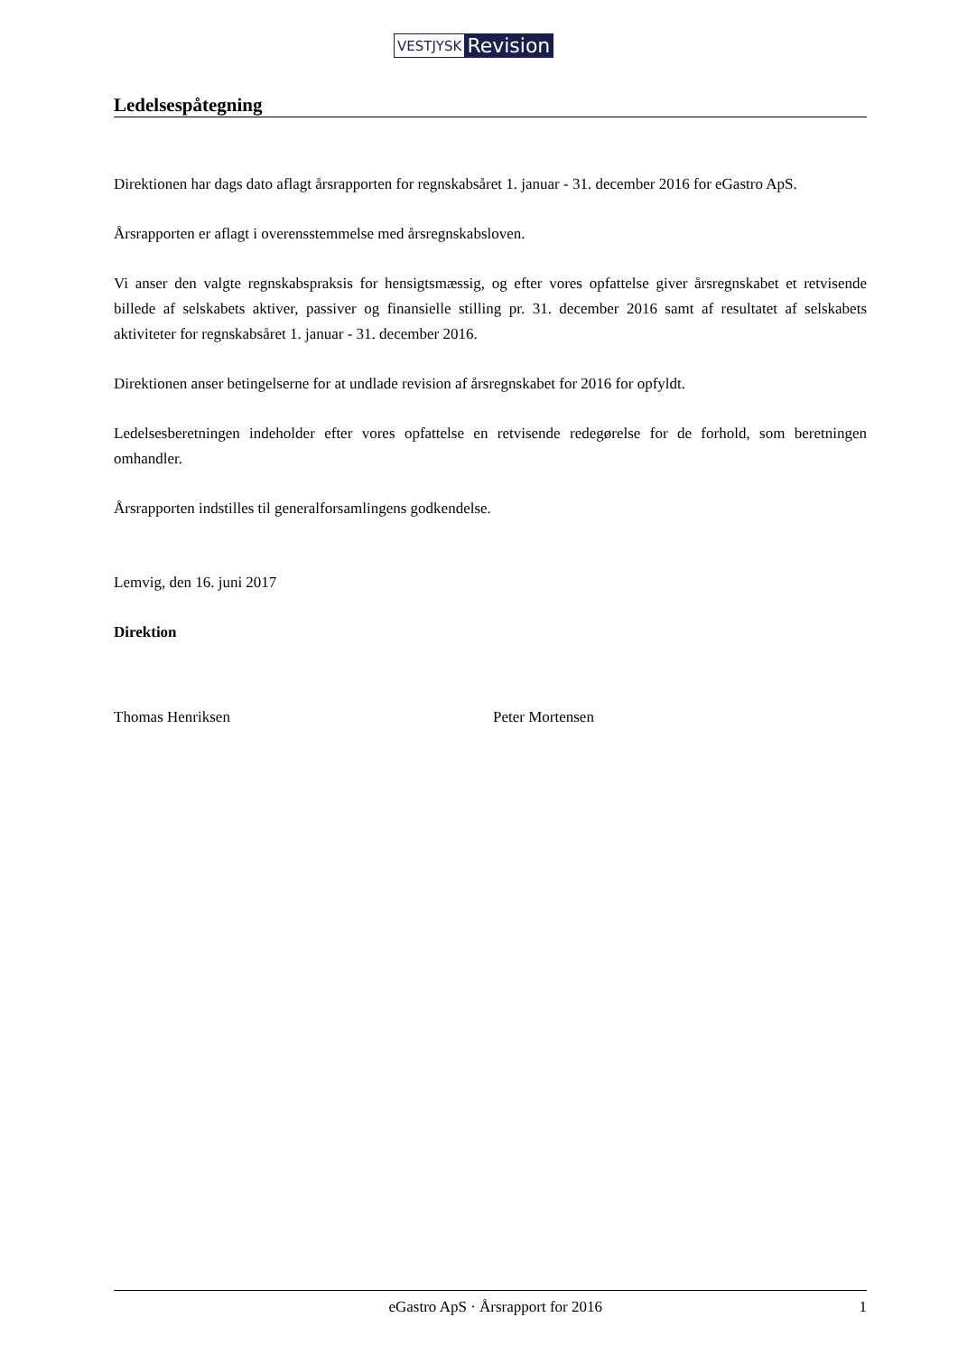VESTJYSK Revision
Ledelsespåtegning
Direktionen har dags dato aflagt årsrapporten for regnskabsåret 1. januar - 31. december 2016 for eGastro ApS.
Årsrapporten er aflagt i overensstemmelse med årsregnskabsloven.
Vi anser den valgte regnskabspraksis for hensigtsmæssig, og efter vores opfattelse giver årsregnskabet et retvisende billede af selskabets aktiver, passiver og finansielle stilling pr. 31. december 2016 samt af resultatet af selskabets aktiviteter for regnskabsåret 1. januar - 31. december 2016.
Direktionen anser betingelserne for at undlade revision af årsregnskabet for 2016 for opfyldt.
Ledelsesberetningen indeholder efter vores opfattelse en retvisende redegørelse for de forhold, som beretningen omhandler.
Årsrapporten indstilles til generalforsamlingens godkendelse.
Lemvig, den 16. juni 2017
Direktion
Thomas Henriksen Peter Mortensen
eGastro ApS · Årsrapport for 2016 1